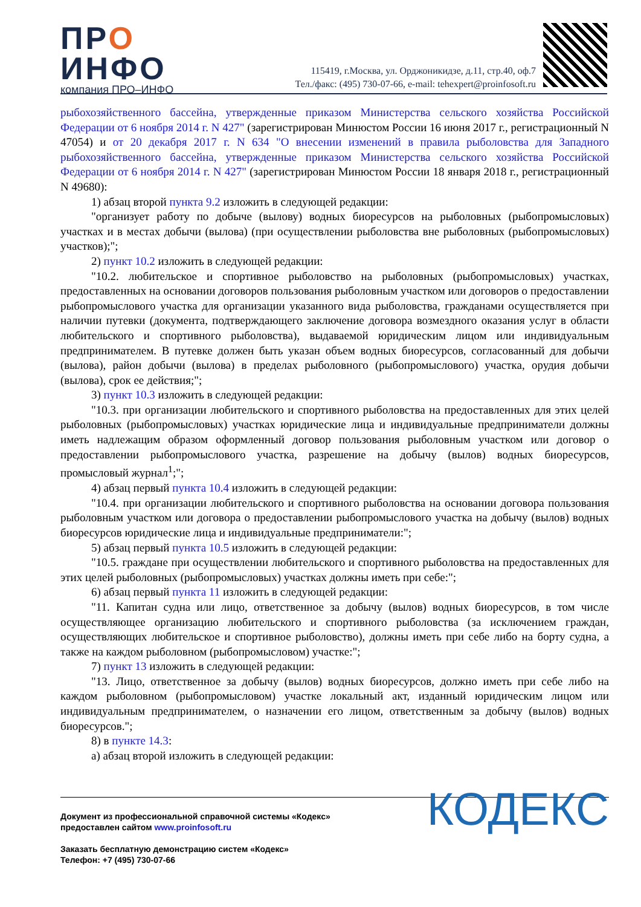ПРО
ИНФО
компания ПРО–ИНФО
115419, г.Москва, ул. Орджоникидзе, д.11, стр.40, оф.7
Тел./факс: (495) 730-07-66, e-mail: tehexpert@proinfosoft.ru
рыбохозяйственного бассейна, утвержденные приказом Министерства сельского хозяйства Российской Федерации от 6 ноября 2014 г. N 427" (зарегистрирован Минюстом России 16 июня 2017 г., регистрационный N 47054) и от 20 декабря 2017 г. N 634 "О внесении изменений в правила рыболовства для Западного рыбохозяйственного бассейна, утвержденные приказом Министерства сельского хозяйства Российской Федерации от 6 ноября 2014 г. N 427" (зарегистрирован Минюстом России 18 января 2018 г., регистрационный N 49680):
1) абзац второй пункта 9.2 изложить в следующей редакции:
"организует работу по добыче (вылову) водных биоресурсов на рыболовных (рыбопромысловых) участках и в местах добычи (вылова) (при осуществлении рыболовства вне рыболовных (рыбопромысловых) участков);";
2) пункт 10.2 изложить в следующей редакции:
"10.2. любительское и спортивное рыболовство на рыболовных (рыбопромысловых) участках, предоставленных на основании договоров пользования рыболовным участком или договоров о предоставлении рыбопромыслового участка для организации указанного вида рыболовства, гражданами осуществляется при наличии путевки (документа, подтверждающего заключение договора возмездного оказания услуг в области любительского и спортивного рыболовства), выдаваемой юридическим лицом или индивидуальным предпринимателем. В путевке должен быть указан объем водных биоресурсов, согласованный для добычи (вылова), район добычи (вылова) в пределах рыболовного (рыбопромыслового) участка, орудия добычи (вылова), срок ее действия;";
3) пункт 10.3 изложить в следующей редакции:
"10.3. при организации любительского и спортивного рыболовства на предоставленных для этих целей рыболовных (рыбопромысловых) участках юридические лица и индивидуальные предприниматели должны иметь надлежащим образом оформленный договор пользования рыболовным участком или договор о предоставлении рыбопромыслового участка, разрешение на добычу (вылов) водных биоресурсов, промысловый журнал<sup>1</sup>;";
4) абзац первый пункта 10.4 изложить в следующей редакции:
"10.4. при организации любительского и спортивного рыболовства на основании договора пользования рыболовным участком или договора о предоставлении рыбопромыслового участка на добычу (вылов) водных биоресурсов юридические лица и индивидуальные предприниматели:";
5) абзац первый пункта 10.5 изложить в следующей редакции:
"10.5. граждане при осуществлении любительского и спортивного рыболовства на предоставленных для этих целей рыболовных (рыбопромысловых) участках должны иметь при себе:";
6) абзац первый пункта 11 изложить в следующей редакции:
"11. Капитан судна или лицо, ответственное за добычу (вылов) водных биоресурсов, в том числе осуществляющее организацию любительского и спортивного рыболовства (за исключением граждан, осуществляющих любительское и спортивное рыболовство), должны иметь при себе либо на борту судна, а также на каждом рыболовном (рыбопромысловом) участке:";
7) пункт 13 изложить в следующей редакции:
"13. Лицо, ответственное за добычу (вылов) водных биоресурсов, должно иметь при себе либо на каждом рыболовном (рыбопромысловом) участке локальный акт, изданный юридическим лицом или индивидуальным предпринимателем, о назначении его лицом, ответственным за добычу (вылов) водных биоресурсов.";
8) в пункте 14.3:
а) абзац второй изложить в следующей редакции:
Документ из профессиональной справочной системы «Кодекс»
предоставлен сайтом www.proinfosoft.ru
Заказать бесплатную демонстрацию систем «Кодекс»
Телефон: +7 (495) 730-07-66
КОДЕКС